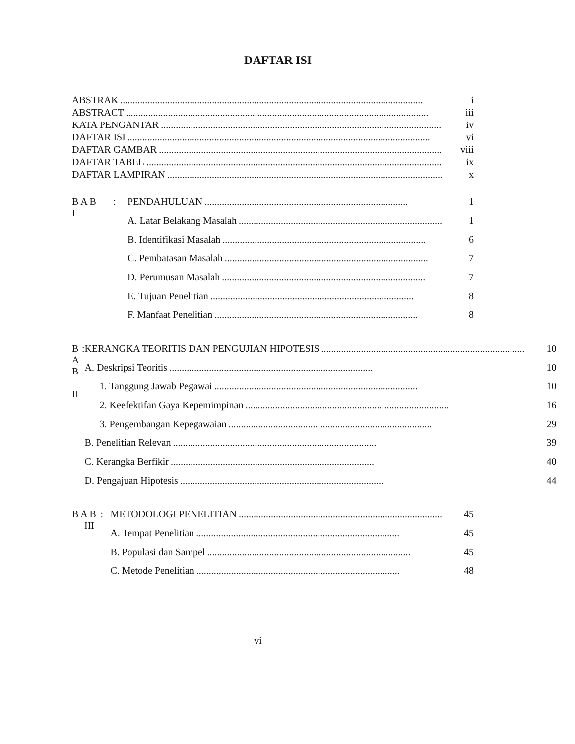DAFTAR ISI
ABSTRAK.......................................................................................................................... i
ABSTRACT.......................................................................................................................... iii
KATA PENGANTAR.......................................................................................................................... iv
DAFTAR ISI.......................................................................................................................... vi
DAFTAR GAMBAR.......................................................................................................................... viii
DAFTAR TABEL.......................................................................................................................... ix
DAFTAR LAMPIRAN.......................................................................................................................... x
B A B I
:
PENDAHULUAN.................................................................................. 1
A. Latar Belakang Masalah.................................................................................. 1
B. Identifikasi Masalah.................................................................................. 6
C. Pembatasan Masalah.................................................................................. 7
D. Perumusan Masalah.................................................................................. 7
E. Tujuan Penelitian.................................................................................. 8
F. Manfaat Penelitian.................................................................................. 8
B A B II
:
KERANGKA TEORITIS DAN PENGUJIAN HIPOTESIS.................................................................................. 10
A. Deskripsi Teoritis.................................................................................. 10
1. Tanggung Jawab Pegawai.................................................................................. 10
2. Keefektifan Gaya Kepemimpinan.................................................................................. 16
3. Pengembangan Kepegawaian.................................................................................. 29
B. Penelitian Relevan.................................................................................. 39
C. Kerangka Berfikir.................................................................................. 40
D. Pengajuan Hipotesis.................................................................................. 44
B A B III
:
METODOLOGI PENELITIAN.................................................................................. 45
A. Tempat Penelitian.................................................................................. 45
B. Populasi dan Sampel.................................................................................. 45
C. Metode Penelitian.................................................................................. 48
vi